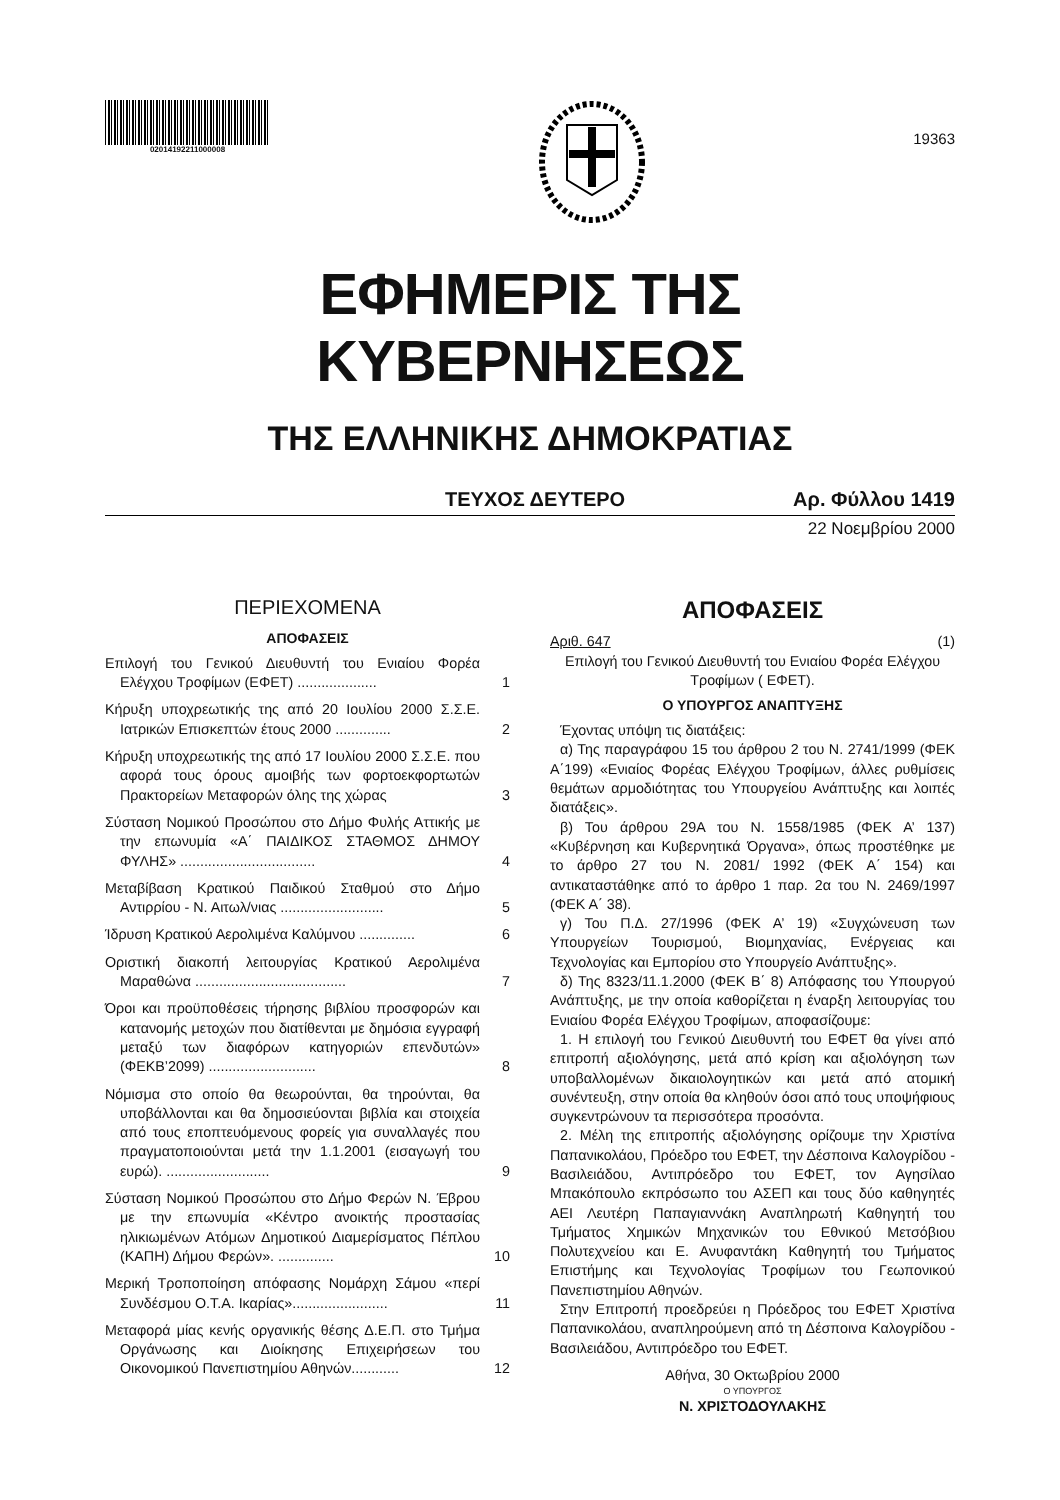02014192211000008
19363
ΕΦΗΜΕΡΙΣ ΤΗΣ ΚΥΒΕΡΝΗΣΕΩΣ
ΤΗΣ ΕΛΛΗΝΙΚΗΣ ΔΗΜΟΚΡΑΤΙΑΣ
ΤΕΥΧΟΣ ΔΕΥΤΕΡΟ Αρ. Φύλλου 1419
22 Νοεμβρίου 2000
ΠΕΡΙΕΧΟΜΕΝΑ
ΑΠΟΦΑΣΕΙΣ
Επιλογή του Γενικού Διευθυντή του Ενιαίου Φορέα Ελέγχου Τροφίμων (ΕΦΕΤ) ....................
1
Κήρυξη υποχρεωτικής της από 20 Ιουλίου 2000 Σ.Σ.Ε. Ιατρικών Επισκεπτών έτους 2000 ..............
2
Κήρυξη υποχρεωτικής της από 17 Ιουλίου 2000 Σ.Σ.Ε. που αφορά τους όρους αμοιβής των φορτοεκφορτωτών Πρακτορείων Μεταφορών όλης της χώρας
3
Σύσταση Νομικού Προσώπου στο Δήμο Φυλής Αττικής με την επωνυμία «Α΄ ΠΑΙΔΙΚΟΣ ΣΤΑΘΜΟΣ ΔΗΜΟΥ ΦΥΛΗΣ» ..................................
4
Μεταβίβαση Κρατικού Παιδικού Σταθμού στο Δήμο Αντιρρίου - Ν. Αιτωλ/νιας ..........................
5
Ίδρυση Κρατικού Αερολιμένα Καλύμνου ..............
6
Οριστική διακοπή λειτουργίας Κρατικού Αερολιμένα Μαραθώνα ......................................
7
Όροι και προϋποθέσεις τήρησης βιβλίου προσφορών και κατανομής μετοχών που διατίθενται με δημόσια εγγραφή μεταξύ των διαφόρων κατηγοριών επενδυτών» (ΦΕΚΒ’2099) ...........................
8
Νόμισμα στο οποίο θα θεωρούνται, θα τηρούνται, θα υποβάλλονται και θα δημοσιεύονται βιβλία και στοιχεία από τους εποπτευόμενους φορείς για συναλλαγές που πραγματοποιούνται μετά την 1.1.2001 (εισαγωγή του ευρώ). ..........................
9
Σύσταση Νομικού Προσώπου στο Δήμο Φερών Ν. Έβρου με την επωνυμία «Κέντρο ανοικτής προστασίας ηλικιωμένων Ατόμων Δημοτικού Διαμερίσματος Πέπλου (ΚΑΠΗ) Δήμου Φερών». ..............
10
Μερική Τροποποίηση απόφασης Νομάρχη Σάμου «περί Συνδέσμου Ο.Τ.Α. Ικαρίας»........................
11
Μεταφορά μίας κενής οργανικής θέσης Δ.Ε.Π. στο Τμήμα Οργάνωσης και Διοίκησης Επιχειρήσεων του Οικονομικού Πανεπιστημίου Αθηνών............
12
ΑΠΟΦΑΣΕΙΣ
Αριθ. 647 (1)
Επιλογή του Γενικού Διευθυντή του Ενιαίου Φορέα Ελέγχου Τροφίμων ( ΕΦΕΤ).
Ο ΥΠΟΥΡΓΟΣ ΑΝΑΠΤΥΞΗΣ
Έχοντας υπόψη τις διατάξεις:
α) Της παραγράφου 15 του άρθρου 2 του Ν. 2741/1999 (ΦΕΚ Α΄199) «Ενιαίος Φορέας Ελέγχου Τροφίμων, άλλες ρυθμίσεις θεμάτων αρμοδιότητας του Υπουργείου Ανάπτυξης και λοιπές διατάξεις».
β) Του άρθρου 29Α του Ν. 1558/1985 (ΦΕΚ Α’ 137) «Κυβέρνηση και Κυβερνητικά Όργανα», όπως προστέθηκε με το άρθρο 27 του Ν. 2081/ 1992 (ΦΕΚ Α΄ 154) και αντικαταστάθηκε από το άρθρο 1 παρ. 2α του Ν. 2469/1997 (ΦΕΚ Α΄ 38).
γ) Του Π.Δ. 27/1996 (ΦΕΚ Α’ 19) «Συγχώνευση των Υπουργείων Τουρισμού, Βιομηχανίας, Ενέργειας και Τεχνολογίας και Εμπορίου στο Υπουργείο Ανάπτυξης».
δ) Της 8323/11.1.2000 (ΦΕΚ Β΄ 8) Απόφασης του Υπουργού Ανάπτυξης, με την οποία καθορίζεται η έναρξη λειτουργίας του Ενιαίου Φορέα Ελέγχου Τροφίμων, αποφασίζουμε:
1. Η επιλογή του Γενικού Διευθυντή του ΕΦΕΤ θα γίνει από επιτροπή αξιολόγησης, μετά από κρίση και αξιολόγηση των υποβαλλομένων δικαιολογητικών και μετά από ατομική συνέντευξη, στην οποία θα κληθούν όσοι από τους υποψήφιους συγκεντρώνουν τα περισσότερα προσόντα.
2. Μέλη της επιτροπής αξιολόγησης ορίζουμε την Χριστίνα Παπανικολάου, Πρόεδρο του ΕΦΕΤ, την Δέσποινα Καλογρίδου - Βασιλειάδου, Αντιπρόεδρο του ΕΦΕΤ, τον Αγησίλαο Μπακόπουλο εκπρόσωπο του ΑΣΕΠ και τους δύο καθηγητές ΑΕΙ Λευτέρη Παπαγιαννάκη Αναπληρωτή Καθηγητή του Τμήματος Χημικών Μηχανικών του Εθνικού Μετσόβιου Πολυτεχνείου και Ε. Ανυφαντάκη Καθηγητή του Τμήματος Επιστήμης και Τεχνολογίας Τροφίμων του Γεωπονικού Πανεπιστημίου Αθηνών.
Στην Επιτροπή προεδρεύει η Πρόεδρος του ΕΦΕΤ Χριστίνα Παπανικολάου, αναπληρούμενη από τη Δέσποινα Καλογρίδου - Βασιλειάδου, Αντιπρόεδρο του ΕΦΕΤ.
Αθήνα, 30 Οκτωβρίου 2000
Ο ΥΠΟΥΡΓΟΣ
Ν. ΧΡΙΣΤΟΔΟΥΛΑΚΗΣ